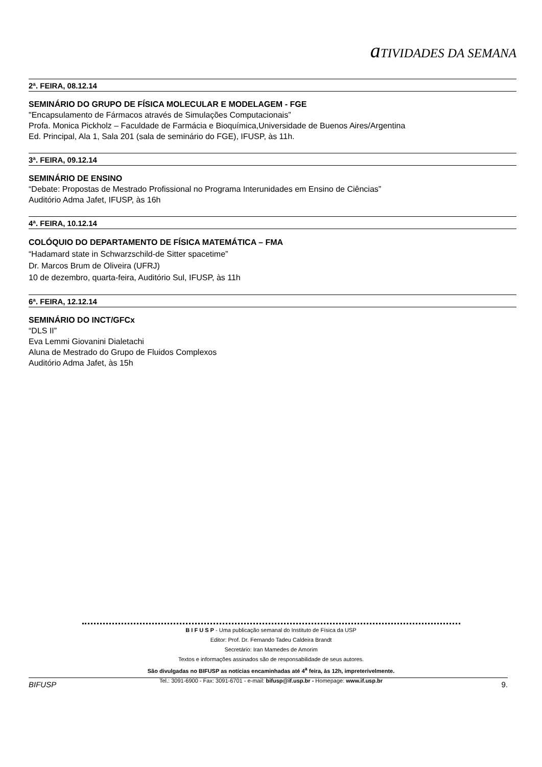a TIVIDADES DA SEMANA
2ª. FEIRA, 08.12.14
SEMINÁRIO DO GRUPO DE FÍSICA MOLECULAR E MODELAGEM - FGE
"Encapsulamento de Fármacos através de Simulações Computacionais”
Profa. Monica Pickholz – Faculdade de Farmácia e Bioquímica,Universidade de Buenos Aires/Argentina
Ed. Principal, Ala 1, Sala 201 (sala de seminário do FGE), IFUSP, às 11h.
3ª. FEIRA, 09.12.14
SEMINÁRIO DE ENSINO
“Debate: Propostas de Mestrado Profissional no Programa Interunidades em Ensino de Ciências”
Auditório Adma Jafet, IFUSP, às 16h
4ª. FEIRA, 10.12.14
COLÓQUIO DO DEPARTAMENTO DE FÍSICA MATEMÁTICA – FMA
“Hadamard state in Schwarzschild-de Sitter spacetime”
Dr. Marcos Brum de Oliveira (UFRJ)
10 de dezembro, quarta-feira, Auditório Sul, IFUSP, às 11h
6ª. FEIRA, 12.12.14
SEMINÁRIO DO INCT/GFCx
“DLS II”
Eva Lemmi Giovanini Dialetachi
Aluna de Mestrado do Grupo de Fluidos Complexos
Auditório Adma Jafet, às 15h
B I F U S P - Uma publicação semanal do Instituto de Física da USP
Editor: Prof. Dr. Fernando Tadeu Caldeira Brandt
Secretário: Iran Mamedes de Amorim
Textos e informações assinados são de responsabilidade de seus autores.
São divulgadas no BIFUSP as notícias encaminhadas até 4<sup>a</sup> feira, às 12h, impreterivelmente.
Tel.: 3091-6900 - Fax: 3091-6701 - e-mail: bifusp@if.usp.br - Homepage: www.if.usp.br
BIFUSP 9.